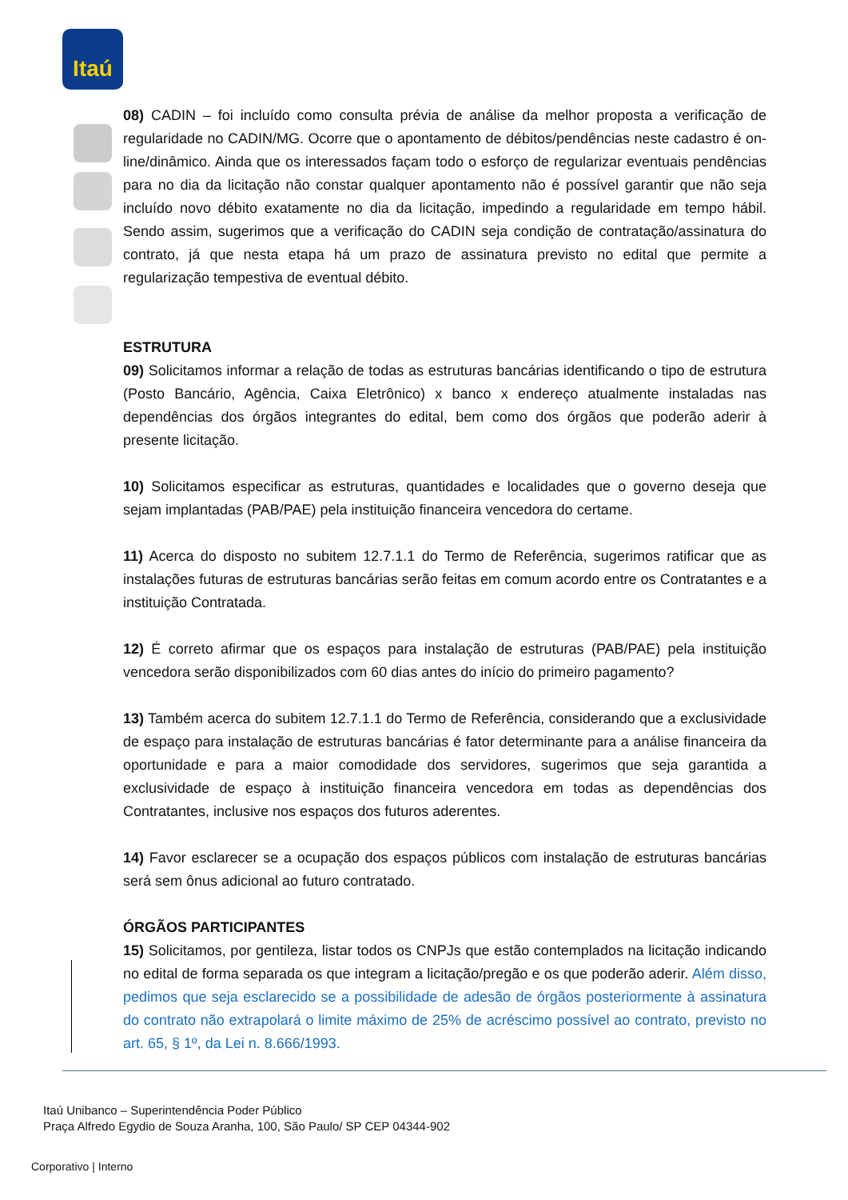Itaú
08) CADIN – foi incluído como consulta prévia de análise da melhor proposta a verificação de regularidade no CADIN/MG. Ocorre que o apontamento de débitos/pendências neste cadastro é on-line/dinâmico. Ainda que os interessados façam todo o esforço de regularizar eventuais pendências para no dia da licitação não constar qualquer apontamento não é possível garantir que não seja incluído novo débito exatamente no dia da licitação, impedindo a regularidade em tempo hábil. Sendo assim, sugerimos que a verificação do CADIN seja condição de contratação/assinatura do contrato, já que nesta etapa há um prazo de assinatura previsto no edital que permite a regularização tempestiva de eventual débito.
ESTRUTURA
09) Solicitamos informar a relação de todas as estruturas bancárias identificando o tipo de estrutura (Posto Bancário, Agência, Caixa Eletrônico) x banco x endereço atualmente instaladas nas dependências dos órgãos integrantes do edital, bem como dos órgãos que poderão aderir à presente licitação.
10) Solicitamos especificar as estruturas, quantidades e localidades que o governo deseja que sejam implantadas (PAB/PAE) pela instituição financeira vencedora do certame.
11) Acerca do disposto no subitem 12.7.1.1 do Termo de Referência, sugerimos ratificar que as instalações futuras de estruturas bancárias serão feitas em comum acordo entre os Contratantes e a instituição Contratada.
12) É correto afirmar que os espaços para instalação de estruturas (PAB/PAE) pela instituição vencedora serão disponibilizados com 60 dias antes do início do primeiro pagamento?
13) Também acerca do subitem 12.7.1.1 do Termo de Referência, considerando que a exclusividade de espaço para instalação de estruturas bancárias é fator determinante para a análise financeira da oportunidade e para a maior comodidade dos servidores, sugerimos que seja garantida a exclusividade de espaço à instituição financeira vencedora em todas as dependências dos Contratantes, inclusive nos espaços dos futuros aderentes.
14) Favor esclarecer se a ocupação dos espaços públicos com instalação de estruturas bancárias será sem ônus adicional ao futuro contratado.
ÓRGÃOS PARTICIPANTES
15) Solicitamos, por gentileza, listar todos os CNPJs que estão contemplados na licitação indicando no edital de forma separada os que integram a licitação/pregão e os que poderão aderir. Além disso, pedimos que seja esclarecido se a possibilidade de adesão de órgãos posteriormente à assinatura do contrato não extrapolará o limite máximo de 25% de acréscimo possível ao contrato, previsto no art. 65, § 1º, da Lei n. 8.666/1993.
Itaú Unibanco – Superintendência Poder Público
Praça Alfredo Egydio de Souza Aranha, 100, São Paulo/ SP CEP 04344-902
Corporativo | Interno